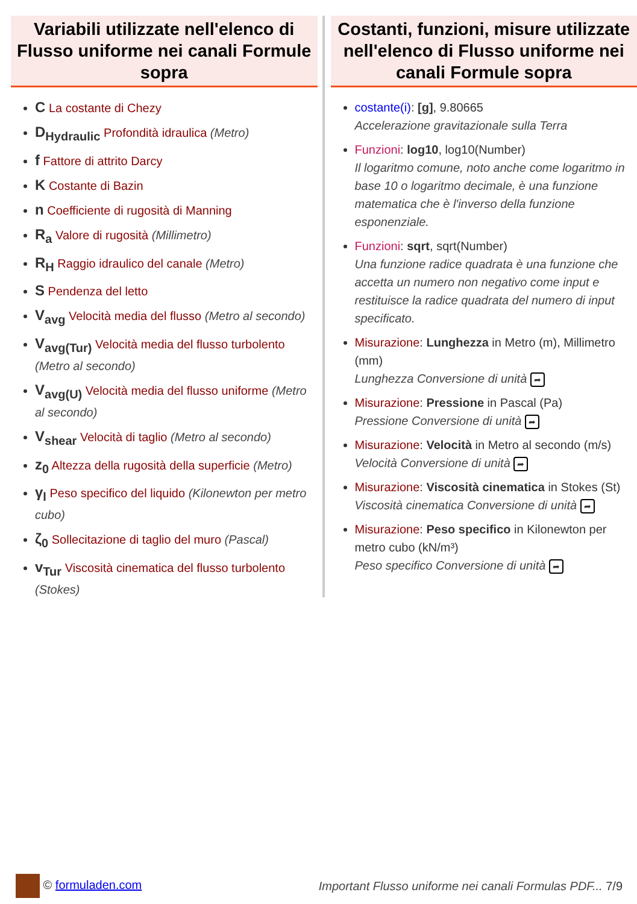Variabili utilizzate nell'elenco di Flusso uniforme nei canali Formule sopra
C La costante di Chezy
D<sub>Hydraulic</sub> Profondità idraulica (Metro)
f Fattore di attrito Darcy
K Costante di Bazin
n Coefficiente di rugosità di Manning
R<sub>a</sub> Valore di rugosità (Millimetro)
R<sub>H</sub> Raggio idraulico del canale (Metro)
S Pendenza del letto
V<sub>avg</sub> Velocità media del flusso (Metro al secondo)
V<sub>avg(Tur)</sub> Velocità media del flusso turbolento (Metro al secondo)
V<sub>avg(U)</sub> Velocità media del flusso uniforme (Metro al secondo)
V<sub>shear</sub> Velocità di taglio (Metro al secondo)
z<sub>0</sub> Altezza della rugosità della superficie (Metro)
γ<sub>l</sub> Peso specifico del liquido (Kilonewton per metro cubo)
ζ<sub>0</sub> Sollecitazione di taglio del muro (Pascal)
v<sub>Tur</sub> Viscosità cinematica del flusso turbolento (Stokes)
Costanti, funzioni, misure utilizzate nell'elenco di Flusso uniforme nei canali Formule sopra
costante(i): [g], 9.80665
Accelerazione gravitazionale sulla Terra
Funzioni: log10, log10(Number)
Il logaritmo comune, noto anche come logaritmo in base 10 o logaritmo decimale, è una funzione matematica che è l'inverso della funzione esponenziale.
Funzioni: sqrt, sqrt(Number)
Una funzione radice quadrata è una funzione che accetta un numero non negativo come input e restituisce la radice quadrata del numero di input specificato.
Misurazione: Lunghezza in Metro (m), Millimetro (mm)
Lunghezza Conversione di unità ➦
Misurazione: Pressione in Pascal (Pa)
Pressione Conversione di unità ➦
Misurazione: Velocità in Metro al secondo (m/s)
Velocità Conversione di unità ➦
Misurazione: Viscosità cinematica in Stokes (St)
Viscosità cinematica Conversione di unità ➦
Misurazione: Peso specifico in Kilonewton per metro cubo (kN/m³)
Peso specifico Conversione di unità ➦
© formuladen.com
Important Flusso uniforme nei canali Formulas PDF... 7/9